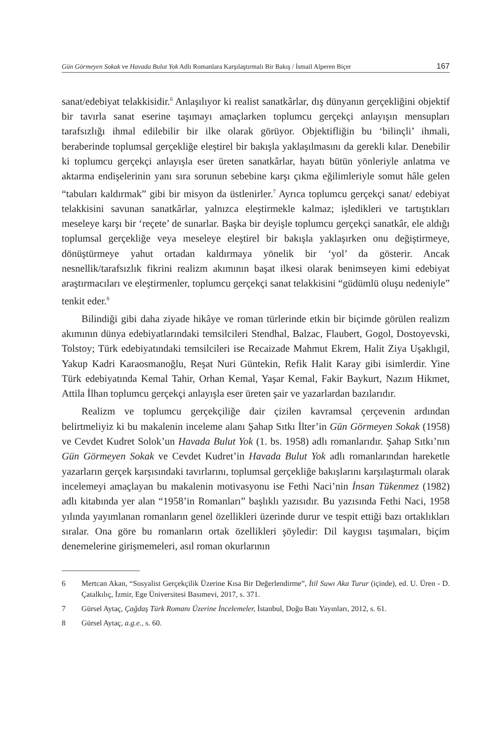Gün Görmeyen Sokak ve Havada Bulut Yok Adlı Romanlara Karşılaştırmalı Bir Bakış / İsmail Alperen Biçer 167
sanat/edebiyat telakkisidir.<sup>6</sup> Anlaşılıyor ki realist sanatkârlar, dış dünyanın gerçekliğini objektif bir tavırla sanat eserine taşımayı amaçlarken toplumcu gerçekçi anlayışın mensupları tarafsızlığı ihmal edilebilir bir ilke olarak görüyor. Objektifliğin bu ‘bilinçli’ ihmali, beraberinde toplumsal gerçekliğe eleştirel bir bakışla yaklaşılmasını da gerekli kılar. Denebilir ki toplumcu gerçekçi anlayışla eser üreten sanatkârlar, hayatı bütün yönleriyle anlatma ve aktarma endişelerinin yanı sıra sorunun sebebine karşı çıkma eğilimleriyle somut hâle gelen “tabuları kaldırmak” gibi bir misyon da üstlenirler.<sup>7</sup> Ayrıca toplumcu gerçekçi sanat/ edebiyat telakkisini savunan sanatkârlar, yalnızca eleştirmekle kalmaz; işledikleri ve tartıştıkları meseleye karşı bir ‘reçete’ de sunarlar. Başka bir deyişle toplumcu gerçekçi sanatkâr, ele aldığı toplumsal gerçekliğe veya meseleye eleştirel bir bakışla yaklaşırken onu değiştirmeye, dönüştürmeye yahut ortadan kaldırmaya yönelik bir ‘yol’ da gösterir. Ancak nesnellik/tarafsızlık fikrini realizm akımının başat ilkesi olarak benimseyen kimi edebiyat araştırmacıları ve eleştirmenler, toplumcu gerçekçi sanat telakkisini “güdümlü oluşu nedeniyle” tenkit eder.<sup>8</sup>
Bilindiği gibi daha ziyade hikâye ve roman türlerinde etkin bir biçimde görülen realizm akımının dünya edebiyatlarındaki temsilcileri Stendhal, Balzac, Flaubert, Gogol, Dostoyevski, Tolstoy; Türk edebiyatındaki temsilcileri ise Recaizade Mahmut Ekrem, Halit Ziya Uşaklıgil, Yakup Kadri Karaosmanoğlu, Reşat Nuri Güntekin, Refik Halit Karay gibi isimlerdir. Yine Türk edebiyatında Kemal Tahir, Orhan Kemal, Yaşar Kemal, Fakir Baykurt, Nazım Hikmet, Attila İlhan toplumcu gerçekçi anlayışla eser üreten şair ve yazarlardan bazılarıdır.
Realizm ve toplumcu gerçekçiliğe dair çizilen kavramsal çerçevenin ardından belirtmeliyiz ki bu makalenin inceleme alanı Şahap Sıtkı İlter’in Gün Görmeyen Sokak (1958) ve Cevdet Kudret Solok’un Havada Bulut Yok (1. bs. 1958) adlı romanlarıdır. Şahap Sıtkı’nın Gün Görmeyen Sokak ve Cevdet Kudret’in Havada Bulut Yok adlı romanlarından hareketle yazarların gerçek karşısındaki tavırlarını, toplumsal gerçekliğe bakışlarını karşılaştırmalı olarak incelemeyi amaçlayan bu makalenin motivasyonu ise Fethi Naci’nin İnsan Tükenmez (1982) adlı kitabında yer alan “1958’in Romanları” başlıklı yazısıdır. Bu yazısında Fethi Naci, 1958 yılında yayımlanan romanların genel özellikleri üzerinde durur ve tespit ettiği bazı ortaklıkları sıralar. Ona göre bu romanların ortak özellikleri şöyledir: Dil kaygısı taşımaları, biçim denemelerine girişmemeleri, asıl roman okurlarının
6 Mertcan Akan, “Sosyalist Gerçekçilik Üzerine Kısa Bir Değerlendirme”, İtil Suwı Aka Turur (içinde), ed. U. Üren - D. Çatalkılıç, İzmir, Ege Üniversitesi Basımevi, 2017, s. 371.
7 Gürsel Aytaç, Çağdaş Türk Romanı Üzerine İncelemeler, İstanbul, Doğu Batı Yayınları, 2012, s. 61.
8 Gürsel Aytaç, a.g.e., s. 60.